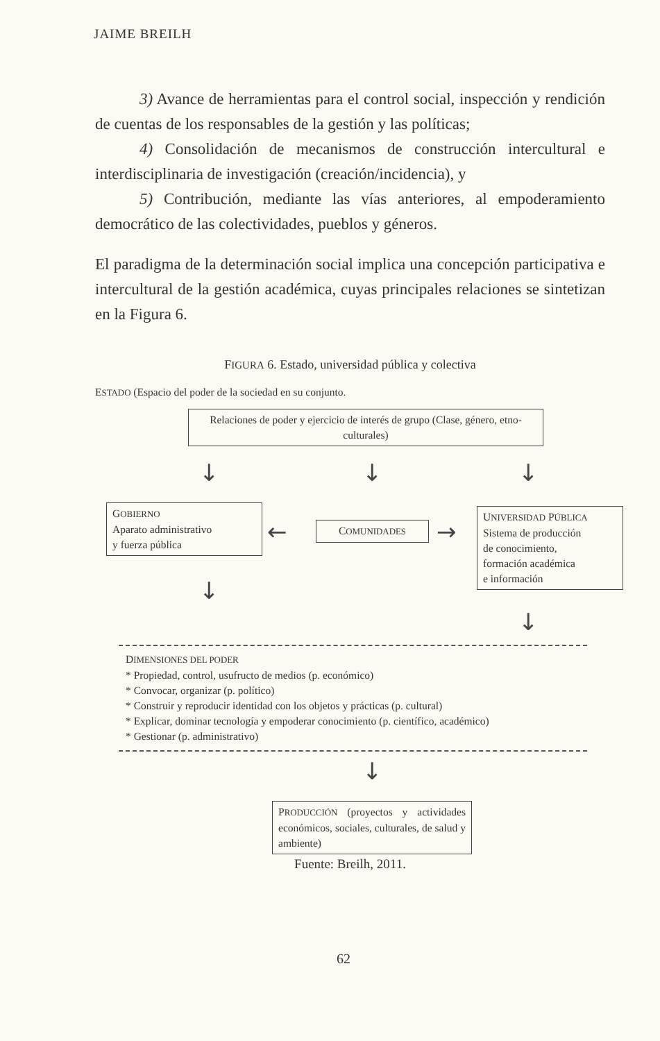JAIME BREILH
3) Avance de herramientas para el control social, inspección y rendición de cuentas de los responsables de la gestión y las políticas;
4) Consolidación de mecanismos de construcción intercultural e interdisciplinaria de investigación (creación/incidencia), y
5) Contribución, mediante las vías anteriores, al empoderamiento democrático de las colectividades, pueblos y géneros.
El paradigma de la determinación social implica una concepción participativa e intercultural de la gestión académica, cuyas principales relaciones se sintetizan en la Figura 6.
FIGURA 6. Estado, universidad pública y colectiva
ESTADO (Espacio del poder de la sociedad en su conjunto.
Relaciones de poder y ejercicio de interés de grupo (Clase, género, etno-culturales)
↓ ↓ ↓
GOBIERNO
Aparato administrativo
y fuerza pública
← COMUNIDADES →
UNIVERSIDAD PÚBLICA
Sistema de producción
de conocimiento,
formación académica
e información
↓
↓
DIMENSIONES DEL PODER
* Propiedad, control, usufructo de medios (p. económico)
* Convocar, organizar (p. político)
* Construir y reproducir identidad con los objetos y prácticas (p. cultural)
* Explicar, dominar tecnología y empoderar conocimiento (p. científico, académico)
* Gestionar (p. administrativo)
↓
PRODUCCIÓN (proyectos y actividades económicos, sociales, culturales, de salud y ambiente)
Fuente: Breilh, 2011.
62